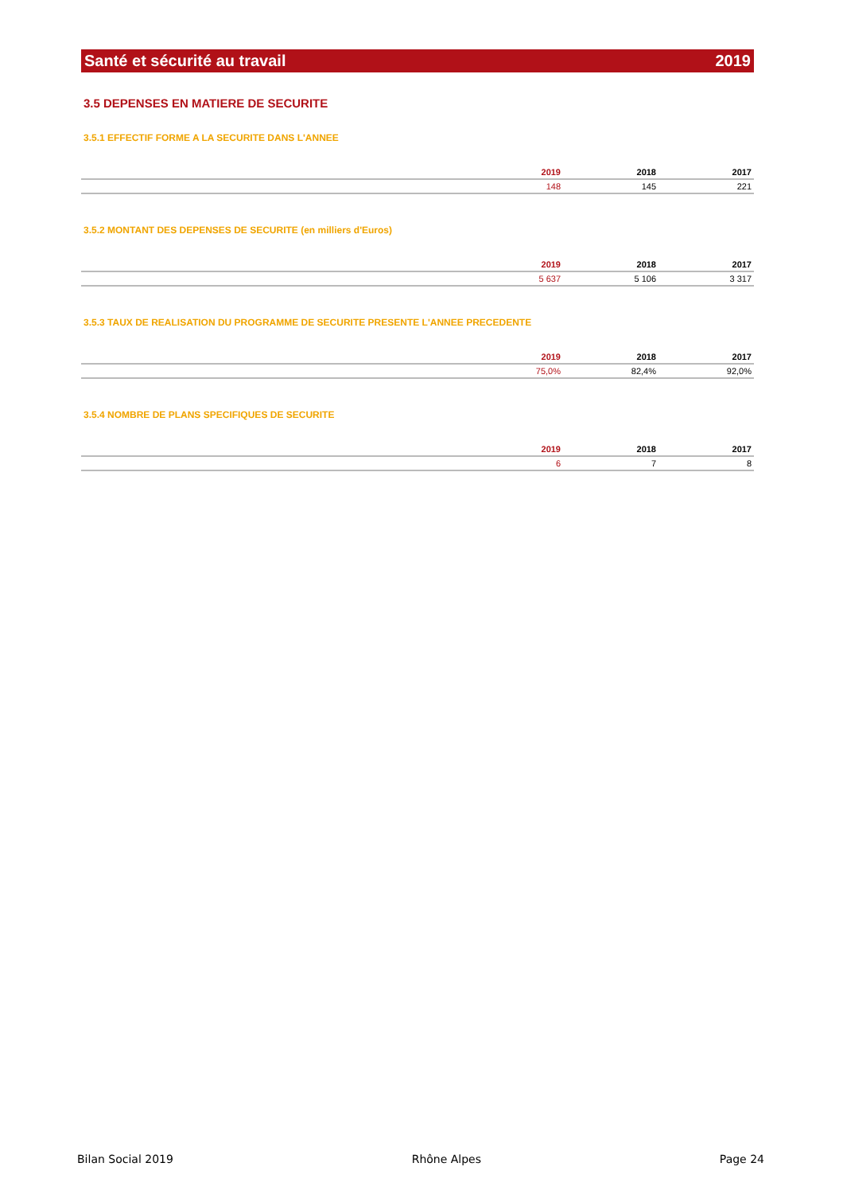Santé et sécurité au travail 2019
3.5 DEPENSES EN MATIERE DE SECURITE
3.5.1 EFFECTIF FORME A LA SECURITE DANS L'ANNEE
| | 2019 | 2018 | 2017 |
| --- | --- | --- | --- |
| | 148 | 145 | 221 |
3.5.2 MONTANT DES DEPENSES DE SECURITE (en milliers d'Euros)
| | 2019 | 2018 | 2017 |
| --- | --- | --- | --- |
| | 5 637 | 5 106 | 3 317 |
3.5.3 TAUX DE REALISATION DU PROGRAMME DE SECURITE PRESENTE L'ANNEE PRECEDENTE
| | 2019 | 2018 | 2017 |
| --- | --- | --- | --- |
| | 75,0% | 82,4% | 92,0% |
3.5.4 NOMBRE DE PLANS SPECIFIQUES DE SECURITE
| | 2019 | 2018 | 2017 |
| --- | --- | --- | --- |
| | 6 | 7 | 8 |
Bilan Social 2019 Rhône Alpes Page 24